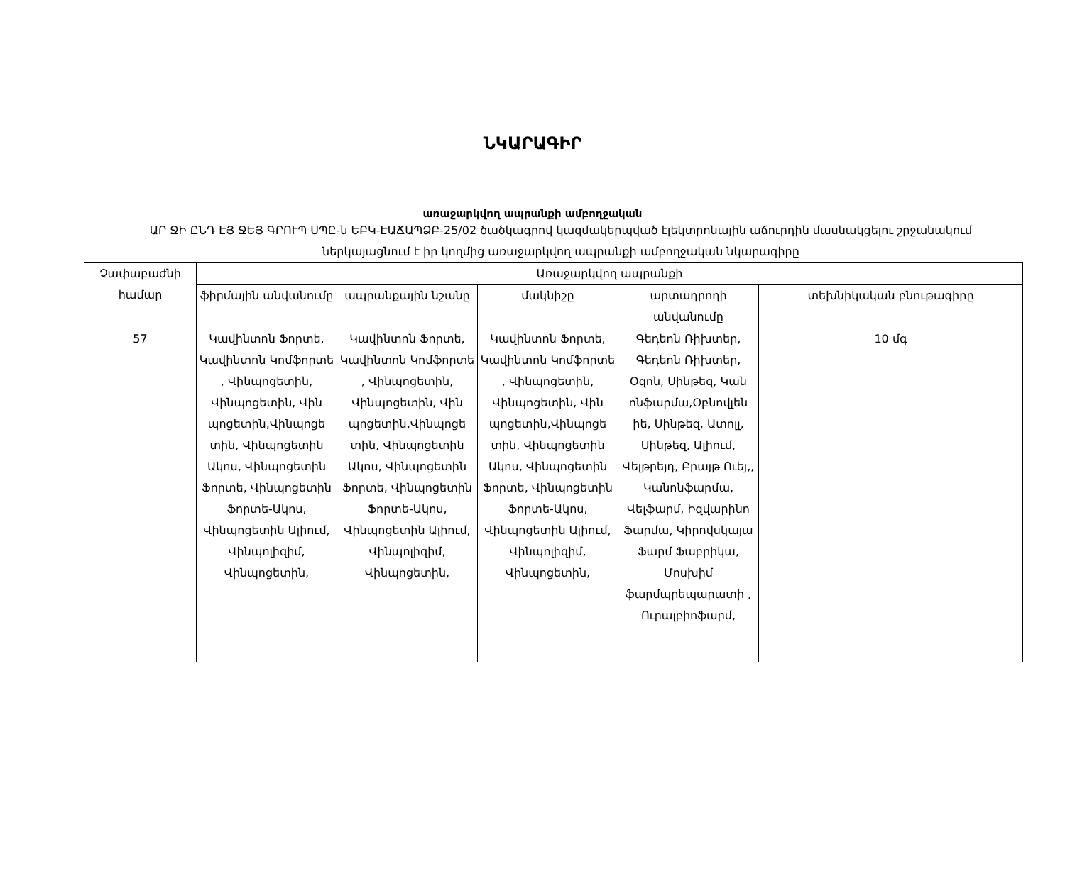ՆԿԱՐԱԳԻՐ
առաջարկվող ապրանքի ամբողջական
ԱՐ ՋԻ ԸՆԴ ԷՅ ՋԵՅ ԳՐՈՒՊ ՍՊԸ-ն ԵԲԿ-ԷԱՃԱՊՁԲ-25/02 ծածկագրով կազմակերպված էլեկտրոնային աճուրդին մասնակցելու շրջանակում ներկայացնում է իր կողմից առաջարկվող ապրանքի ամբողջական նկարագիրը
| Չափաբաժնի համար | Առաջարկվող ապրանքի | | | | |
| --- | --- | --- | --- | --- | --- |
| | ֆիրմային անվանումը | ապրանքային նշանը | մակնիշը | արտադրողի անվանումը | տեխնիկական բնութագիրը |
| 57 | Կավինտոն Ֆորտե, Կավինտոն Կոմֆորտե , Վինպոցետին, Վինպոցետին, Վին պոցետին,Վինպոցե տին, Վինպոցետին Ակոս, Վինպոցետին Ֆորտե, Վինպոցետին Ֆորտե-Ակոս, Վինպոցետին Ալիում, Վինպոլիզիմ, Վինպոցետին, | Կավինտոն Ֆորտե, Կավինտոն Կոմֆորտե , Վինպոցետին, Վինպոցետին, Վին պոցետին,Վինպոցե տին, Վինպոցետին Ակոս, Վինպոցետին Ֆորտե, Վինպոցետին Ֆորտե-Ակոս, Վինպոցետին Ալիում, Վինպոլիզիմ, Վինպոցետին, | Կավինտոն Ֆորտե, Կավինտոն Կոմֆորտե , Վինպոցետին, Վինպոցետին, Վին պոցետին,Վինպոցե տին, Վինպոցետին Ակոս, Վինպոցետին Ֆորտե, Վինպոցետին Ֆորտե-Ակոս, Վինպոցետին Ալիում, Վինպոլիզիմ, Վինպոցետին, | Գեդեոն Ռիխտեր, Գեդեոն Ռիխտեր, Օզոն, Սինթեզ, Կան ոնֆարմա,Օբնովլեն իե, Սինթեզ, Ատոլլ, Սինթեզ, Ալիում, Վելթրեյդ, Բրայթ Ուեյ,, Կանոնֆարմա, Վելֆարմ, Իզվարինո Ֆարմա, Կիրովսկայա Ֆարմ Ֆաբրիկա, Մոսխիմ ֆարմպրեպարատի , Ուրալբիոֆարմ, | 10 մգ |